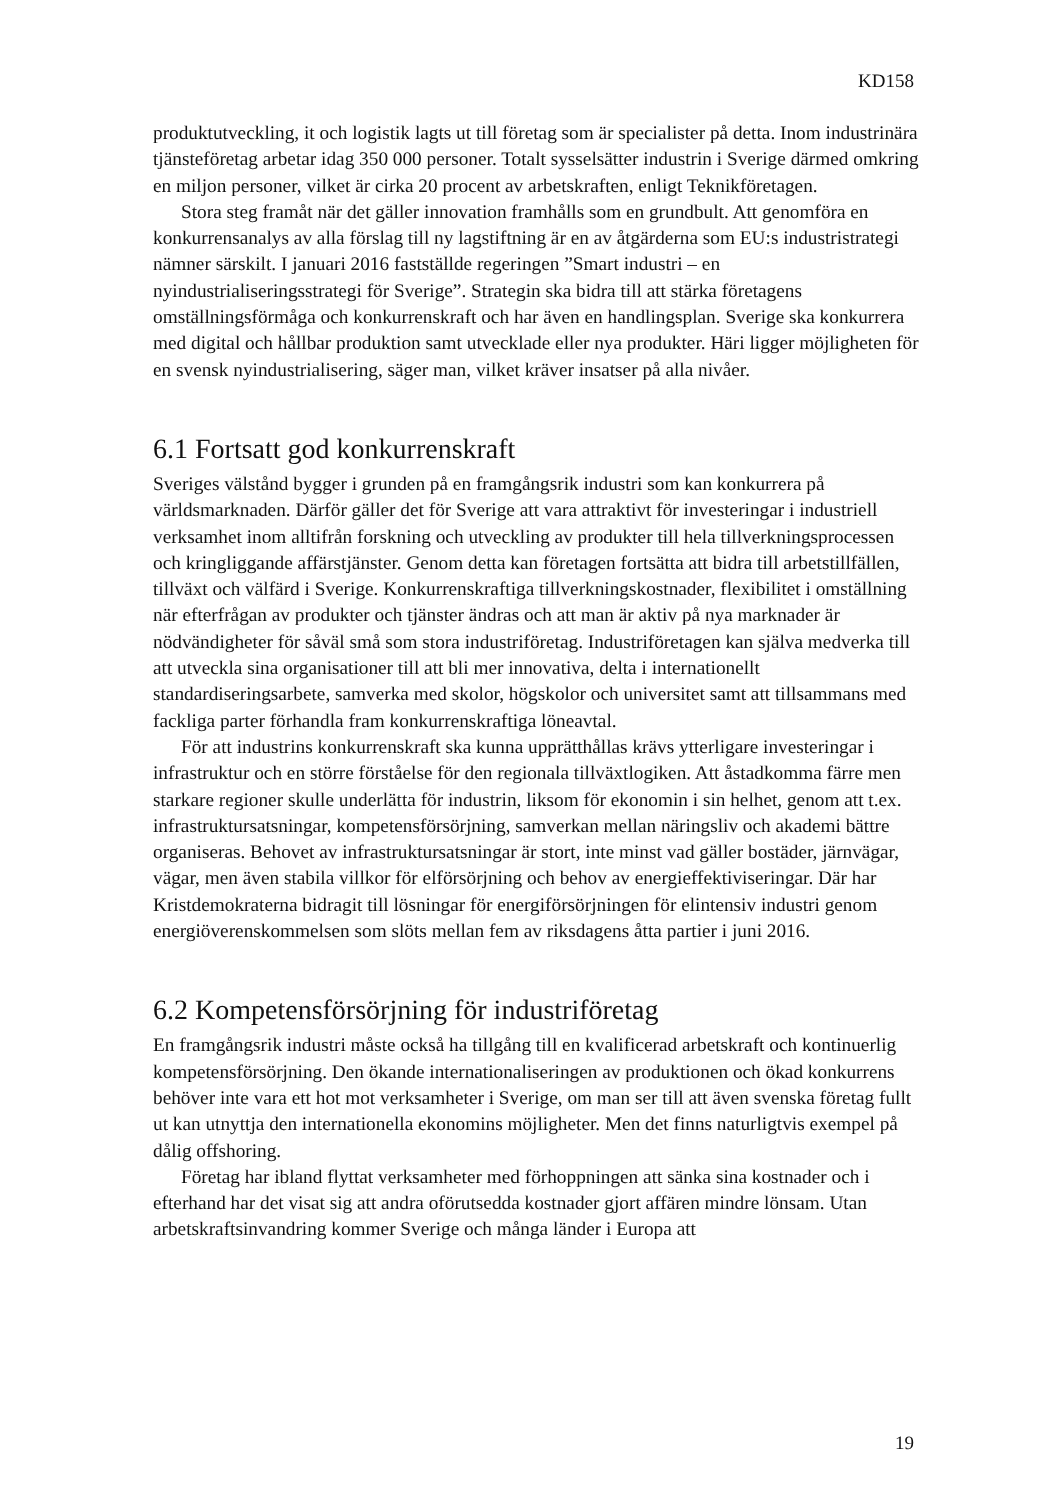KD158
produktutveckling, it och logistik lagts ut till företag som är specialister på detta. Inom industrinära tjänsteföretag arbetar idag 350 000 personer. Totalt sysselsätter industrin i Sverige därmed omkring en miljon personer, vilket är cirka 20 procent av arbetskraften, enligt Teknikföretagen.
Stora steg framåt när det gäller innovation framhålls som en grundbult. Att genomföra en konkurrensanalys av alla förslag till ny lagstiftning är en av åtgärderna som EU:s industristrategi nämner särskilt. I januari 2016 fastställde regeringen ”Smart industri – en nyindustrialiseringsstrategi för Sverige”. Strategin ska bidra till att stärka företagens omställningsförmåga och konkurrenskraft och har även en handlingsplan. Sverige ska konkurrera med digital och hållbar produktion samt utvecklade eller nya produkter. Häri ligger möjligheten för en svensk nyindustrialisering, säger man, vilket kräver insatser på alla nivåer.
6.1 Fortsatt god konkurrenskraft
Sveriges välstånd bygger i grunden på en framgångsrik industri som kan konkurrera på världsmarknaden. Därför gäller det för Sverige att vara attraktivt för investeringar i industriell verksamhet inom alltifrån forskning och utveckling av produkter till hela tillverkningsprocessen och kringliggande affärstjänster. Genom detta kan företagen fortsätta att bidra till arbetstillfällen, tillväxt och välfärd i Sverige. Konkurrenskraftiga tillverkningskostnader, flexibilitet i omställning när efterfrågan av produkter och tjänster ändras och att man är aktiv på nya marknader är nödvändigheter för såväl små som stora industriföretag. Industriföretagen kan själva medverka till att utveckla sina organisationer till att bli mer innovativa, delta i internationellt standardiseringsarbete, samverka med skolor, högskolor och universitet samt att tillsammans med fackliga parter förhandla fram konkurrenskraftiga löneavtal.
För att industrins konkurrenskraft ska kunna upprätthållas krävs ytterligare investeringar i infrastruktur och en större förståelse för den regionala tillväxtlogiken. Att åstadkomma färre men starkare regioner skulle underlätta för industrin, liksom för ekonomin i sin helhet, genom att t.ex. infrastruktursatsningar, kompetensförsörjning, samverkan mellan näringsliv och akademi bättre organiseras. Behovet av infrastruktursatsningar är stort, inte minst vad gäller bostäder, järnvägar, vägar, men även stabila villkor för elförsörjning och behov av energieffektiviseringar. Där har Kristdemokraterna bidragit till lösningar för energiförsörjningen för elintensiv industri genom energiöverenskommelsen som slöts mellan fem av riksdagens åtta partier i juni 2016.
6.2 Kompetensförsörjning för industriföretag
En framgångsrik industri måste också ha tillgång till en kvalificerad arbetskraft och kontinuerlig kompetensförsörjning. Den ökande internationaliseringen av produktionen och ökad konkurrens behöver inte vara ett hot mot verksamheter i Sverige, om man ser till att även svenska företag fullt ut kan utnyttja den internationella ekonomins möjligheter. Men det finns naturligtvis exempel på dålig offshoring.
Företag har ibland flyttat verksamheter med förhoppningen att sänka sina kostnader och i efterhand har det visat sig att andra oförutsedda kostnader gjort affären mindre lönsam. Utan arbetskraftsinvandring kommer Sverige och många länder i Europa att
19